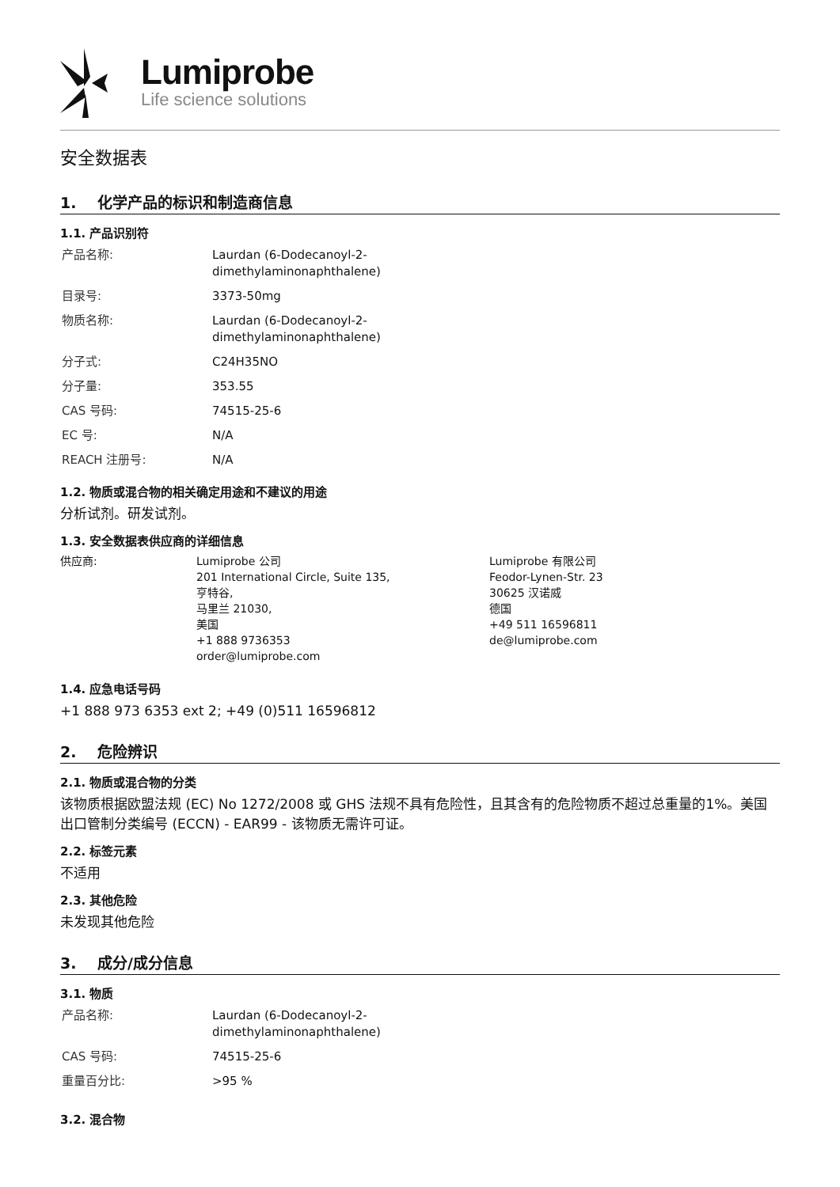Lumiprobe
Life science solutions
安全数据表
1. 化学产品的标识和制造商信息
1.1. 产品识别符
| 产品名称: | Laurdan (6-Dodecanoyl-2- dimethylaminonaphthalene) |
| 目录号: | 3373-50mg |
| 物质名称: | Laurdan (6-Dodecanoyl-2- dimethylaminonaphthalene) |
| 分子式: | C24H35NO |
| 分子量: | 353.55 |
| CAS 号码: | 74515-25-6 |
| EC 号: | N/A |
| REACH 注册号: | N/A |
1.2. 物质或混合物的相关确定用途和不建议的用途
分析试剂。研发试剂。
1.3. 安全数据表供应商的详细信息
| 供应商: | Lumiprobe 公司 201 International Circle, Suite 135, 亨特谷, 马里兰 21030, 美国 +1 888 9736353 order@lumiprobe.com | Lumiprobe 有限公司 Feodor-Lynen-Str. 23 30625 汉诺威 德国 +49 511 16596811 de@lumiprobe.com |
1.4. 应急电话号码
+1 888 973 6353 ext 2; +49 (0)511 16596812
2. 危险辨识
2.1. 物质或混合物的分类
该物质根据欧盟法规 (EC) No 1272/2008 或 GHS 法规不具有危险性，且其含有的危险物质不超过总重量的1%。美国出口管制分类编号 (ECCN) - EAR99 - 该物质无需许可证。
2.2. 标签元素
不适用
2.3. 其他危险
未发现其他危险
3. 成分/成分信息
3.1. 物质
| 产品名称: | Laurdan (6-Dodecanoyl-2- dimethylaminonaphthalene) |
| CAS 号码: | 74515-25-6 |
| 重量百分比: | >95 % |
3.2. 混合物